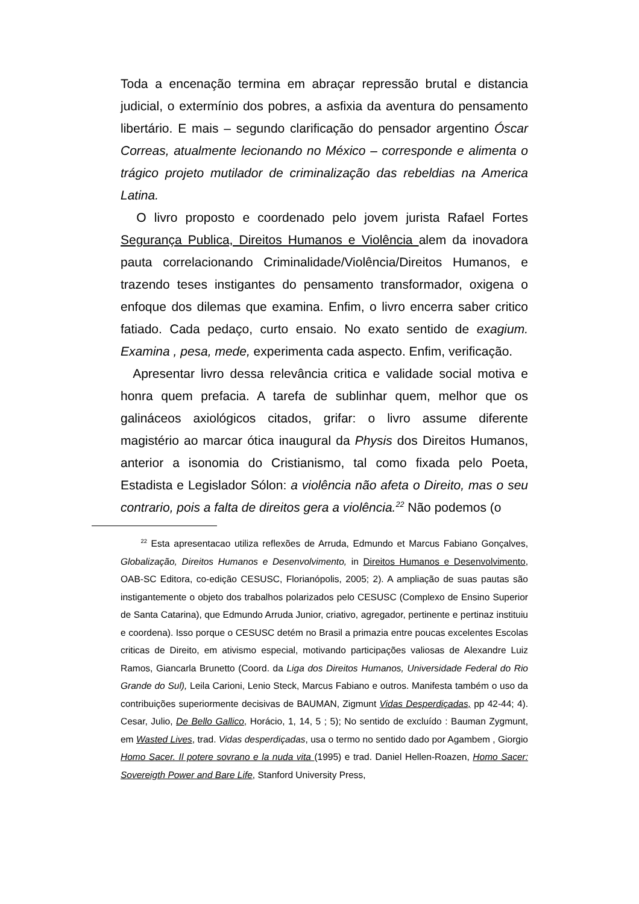Toda a encenação termina em abraçar repressão brutal e distancia judicial, o extermínio dos pobres, a asfixia da aventura do pensamento libertário. E mais – segundo clarificação do pensador argentino Óscar Correas, atualmente lecionando no México – corresponde e alimenta o trágico projeto mutilador de criminalização das rebeldias na America Latina.
O livro proposto e coordenado pelo jovem jurista Rafael Fortes Segurança Publica, Direitos Humanos e Violência alem da inovadora pauta correlacionando Criminalidade/Violência/Direitos Humanos, e trazendo teses instigantes do pensamento transformador, oxigena o enfoque dos dilemas que examina. Enfim, o livro encerra saber critico fatiado. Cada pedaço, curto ensaio. No exato sentido de exagium. Examina , pesa, mede, experimenta cada aspecto. Enfim, verificação.
Apresentar livro dessa relevância critica e validade social motiva e honra quem prefacia. A tarefa de sublinhar quem, melhor que os galináceos axiológicos citados, grifar: o livro assume diferente magistério ao marcar ótica inaugural da Physis dos Direitos Humanos, anterior a isonomia do Cristianismo, tal como fixada pelo Poeta, Estadista e Legislador Sólon: a violência não afeta o Direito, mas o seu contrario, pois a falta de direitos gera a violência.<sup>22</sup> Não podemos (o
<sup>22</sup> Esta apresentacao utiliza reflexões de Arruda, Edmundo et Marcus Fabiano Gonçalves, Globalização, Direitos Humanos e Desenvolvimento, in Direitos Humanos e Desenvolvimento, OAB-SC Editora, co-edição CESUSC, Florianópolis, 2005; 2). A ampliação de suas pautas são instigantemente o objeto dos trabalhos polarizados pelo CESUSC (Complexo de Ensino Superior de Santa Catarina), que Edmundo Arruda Junior, criativo, agregador, pertinente e pertinaz instituiu e coordena). Isso porque o CESUSC detém no Brasil a primazia entre poucas excelentes Escolas criticas de Direito, em ativismo especial, motivando participações valiosas de Alexandre Luiz Ramos, Giancarla Brunetto (Coord. da Liga dos Direitos Humanos, Universidade Federal do Rio Grande do Sul), Leila Carioni, Lenio Steck, Marcus Fabiano e outros. Manifesta também o uso da contribuições superiormente decisivas de BAUMAN, Zigmunt Vidas Desperdiçadas, pp 42-44; 4). Cesar, Julio, De Bello Gallico, Horácio, 1, 14, 5 ; 5); No sentido de excluído : Bauman Zygmunt, em Wasted Lives, trad. Vidas desperdiçadas, usa o termo no sentido dado por Agambem , Giorgio Homo Sacer. Il potere sovrano e la nuda vita (1995) e trad. Daniel Hellen-Roazen, Homo Sacer: Sovereigth Power and Bare Life, Stanford University Press,